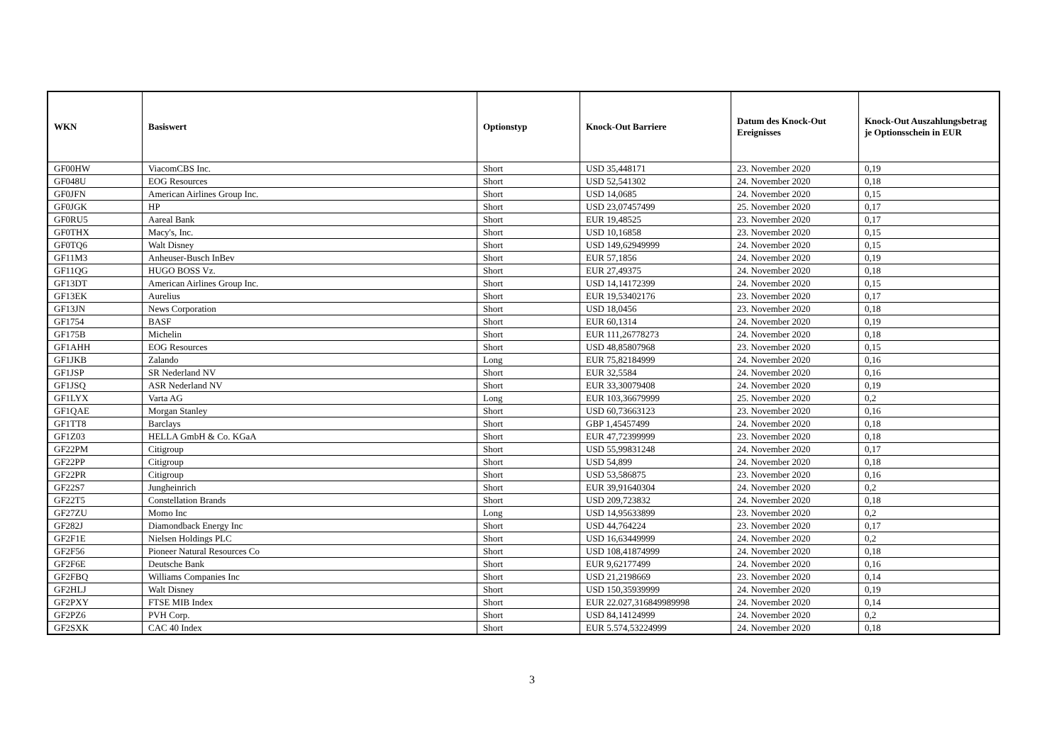| WKN | Basiswert | Optionstyp | Knock-Out Barriere | Datum des Knock-Out Ereignisses | Knock-Out Auszahlungsbetrag je Optionsschein in EUR |
| --- | --- | --- | --- | --- | --- |
| GF00HW | ViacomCBS Inc. | Short | USD 35,448171 | 23. November 2020 | 0,19 |
| GF048U | EOG Resources | Short | USD 52,541302 | 24. November 2020 | 0,18 |
| GF0JFN | American Airlines Group Inc. | Short | USD 14,0685 | 24. November 2020 | 0,15 |
| GF0JGK | HP | Short | USD 23,07457499 | 25. November 2020 | 0,17 |
| GF0RU5 | Aareal Bank | Short | EUR 19,48525 | 23. November 2020 | 0,17 |
| GF0THX | Macy's, Inc. | Short | USD 10,16858 | 23. November 2020 | 0,15 |
| GF0TQ6 | Walt Disney | Short | USD 149,62949999 | 24. November 2020 | 0,15 |
| GF11M3 | Anheuser-Busch InBev | Short | EUR 57,1856 | 24. November 2020 | 0,19 |
| GF11QG | HUGO BOSS Vz. | Short | EUR 27,49375 | 24. November 2020 | 0,18 |
| GF13DT | American Airlines Group Inc. | Short | USD 14,14172399 | 24. November 2020 | 0,15 |
| GF13EK | Aurelius | Short | EUR 19,53402176 | 23. November 2020 | 0,17 |
| GF13JN | News Corporation | Short | USD 18,0456 | 23. November 2020 | 0,18 |
| GF1754 | BASF | Short | EUR 60,1314 | 24. November 2020 | 0,19 |
| GF175B | Michelin | Short | EUR 111,26778273 | 24. November 2020 | 0,18 |
| GF1AHH | EOG Resources | Short | USD 48,85807968 | 23. November 2020 | 0,15 |
| GF1JKB | Zalando | Long | EUR 75,82184999 | 24. November 2020 | 0,16 |
| GF1JSP | SR Nederland NV | Short | EUR 32,5584 | 24. November 2020 | 0,16 |
| GF1JSQ | ASR Nederland NV | Short | EUR 33,30079408 | 24. November 2020 | 0,19 |
| GF1LYX | Varta AG | Long | EUR 103,36679999 | 25. November 2020 | 0,2 |
| GF1QAE | Morgan Stanley | Short | USD 60,73663123 | 23. November 2020 | 0,16 |
| GF1TT8 | Barclays | Short | GBP 1,45457499 | 24. November 2020 | 0,18 |
| GF1Z03 | HELLA GmbH & Co. KGaA | Short | EUR 47,72399999 | 23. November 2020 | 0,18 |
| GF22PM | Citigroup | Short | USD 55,99831248 | 24. November 2020 | 0,17 |
| GF22PP | Citigroup | Short | USD 54,899 | 24. November 2020 | 0,18 |
| GF22PR | Citigroup | Short | USD 53,586875 | 23. November 2020 | 0,16 |
| GF22S7 | Jungheinrich | Short | EUR 39,91640304 | 24. November 2020 | 0,2 |
| GF22T5 | Constellation Brands | Short | USD 209,723832 | 24. November 2020 | 0,18 |
| GF27ZU | Momo Inc | Long | USD 14,95633899 | 23. November 2020 | 0,2 |
| GF282J | Diamondback Energy Inc | Short | USD 44,764224 | 23. November 2020 | 0,17 |
| GF2F1E | Nielsen Holdings PLC | Short | USD 16,63449999 | 24. November 2020 | 0,2 |
| GF2F56 | Pioneer Natural Resources Co | Short | USD 108,41874999 | 24. November 2020 | 0,18 |
| GF2F6E | Deutsche Bank | Short | EUR 9,62177499 | 24. November 2020 | 0,16 |
| GF2FBQ | Williams Companies Inc | Short | USD 21,2198669 | 23. November 2020 | 0,14 |
| GF2HLJ | Walt Disney | Short | USD 150,35939999 | 24. November 2020 | 0,19 |
| GF2PXY | FTSE MIB Index | Short | EUR 22.027,316849989998 | 24. November 2020 | 0,14 |
| GF2PZ6 | PVH Corp. | Short | USD 84,14124999 | 24. November 2020 | 0,2 |
| GF2SXK | CAC 40 Index | Short | EUR 5.574,53224999 | 24. November 2020 | 0,18 |
3